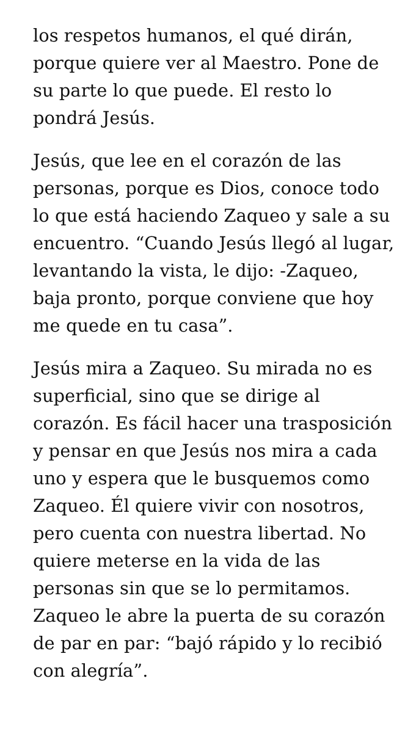los respetos humanos, el qué dirán, porque quiere ver al Maestro. Pone de su parte lo que puede. El resto lo pondrá Jesús.
Jesús, que lee en el corazón de las personas, porque es Dios, conoce todo lo que está haciendo Zaqueo y sale a su encuentro. “Cuando Jesús llegó al lugar, levantando la vista, le dijo: -Zaqueo, baja pronto, porque conviene que hoy me quede en tu casa”.
Jesús mira a Zaqueo. Su mirada no es superficial, sino que se dirige al corazón. Es fácil hacer una trasposición y pensar en que Jesús nos mira a cada uno y espera que le busquemos como Zaqueo. Él quiere vivir con nosotros, pero cuenta con nuestra libertad. No quiere meterse en la vida de las personas sin que se lo permitamos. Zaqueo le abre la puerta de su corazón de par en par: “bajó rápido y lo recibió con alegría”.